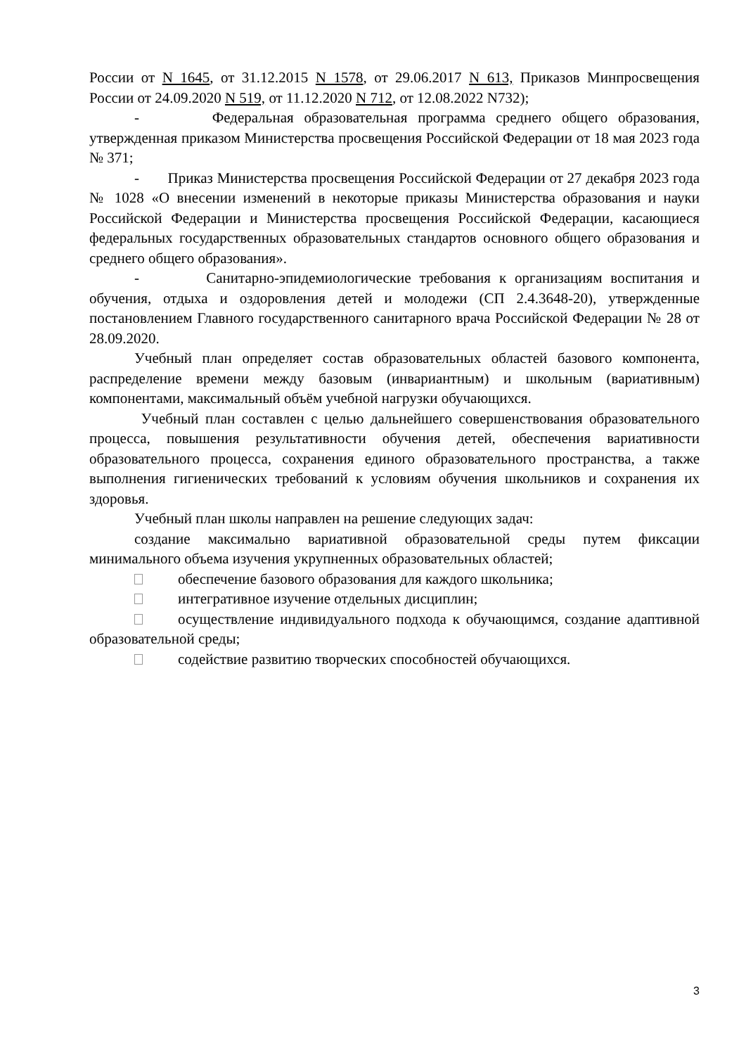России от N 1645, от 31.12.2015 N 1578, от 29.06.2017 N 613, Приказов Минпросвещения России от 24.09.2020 N 519, от 11.12.2020 N 712, от 12.08.2022 N732);
- Федеральная образовательная программа среднего общего образования, утвержденная приказом Министерства просвещения Российской Федерации от 18 мая 2023 года № 371;
- Приказ Министерства просвещения Российской Федерации от 27 декабря 2023 года № 1028 «О внесении изменений в некоторые приказы Министерства образования и науки Российской Федерации и Министерства просвещения Российской Федерации, касающиеся федеральных государственных образовательных стандартов основного общего образования и среднего общего образования».
- Санитарно-эпидемиологические требования к организациям воспитания и обучения, отдыха и оздоровления детей и молодежи (СП 2.4.3648-20), утвержденные постановлением Главного государственного санитарного врача Российской Федерации № 28 от 28.09.2020.
Учебный план определяет состав образовательных областей базового компонента, распределение времени между базовым (инвариантным) и школьным (вариативным) компонентами, максимальный объём учебной нагрузки обучающихся.
Учебный план составлен с целью дальнейшего совершенствования образовательного процесса, повышения результативности обучения детей, обеспечения вариативности образовательного процесса, сохранения единого образовательного пространства, а также выполнения гигиенических требований к условиям обучения школьников и сохранения их здоровья.
Учебный план школы направлен на решение следующих задач:
создание максимально вариативной образовательной среды путем фиксации минимального объема изучения укрупненных образовательных областей;
обеспечение базового образования для каждого школьника;
интегративное изучение отдельных дисциплин;
осуществление индивидуального подхода к обучающимся, создание адаптивной образовательной среды;
содействие развитию творческих способностей обучающихся.
3